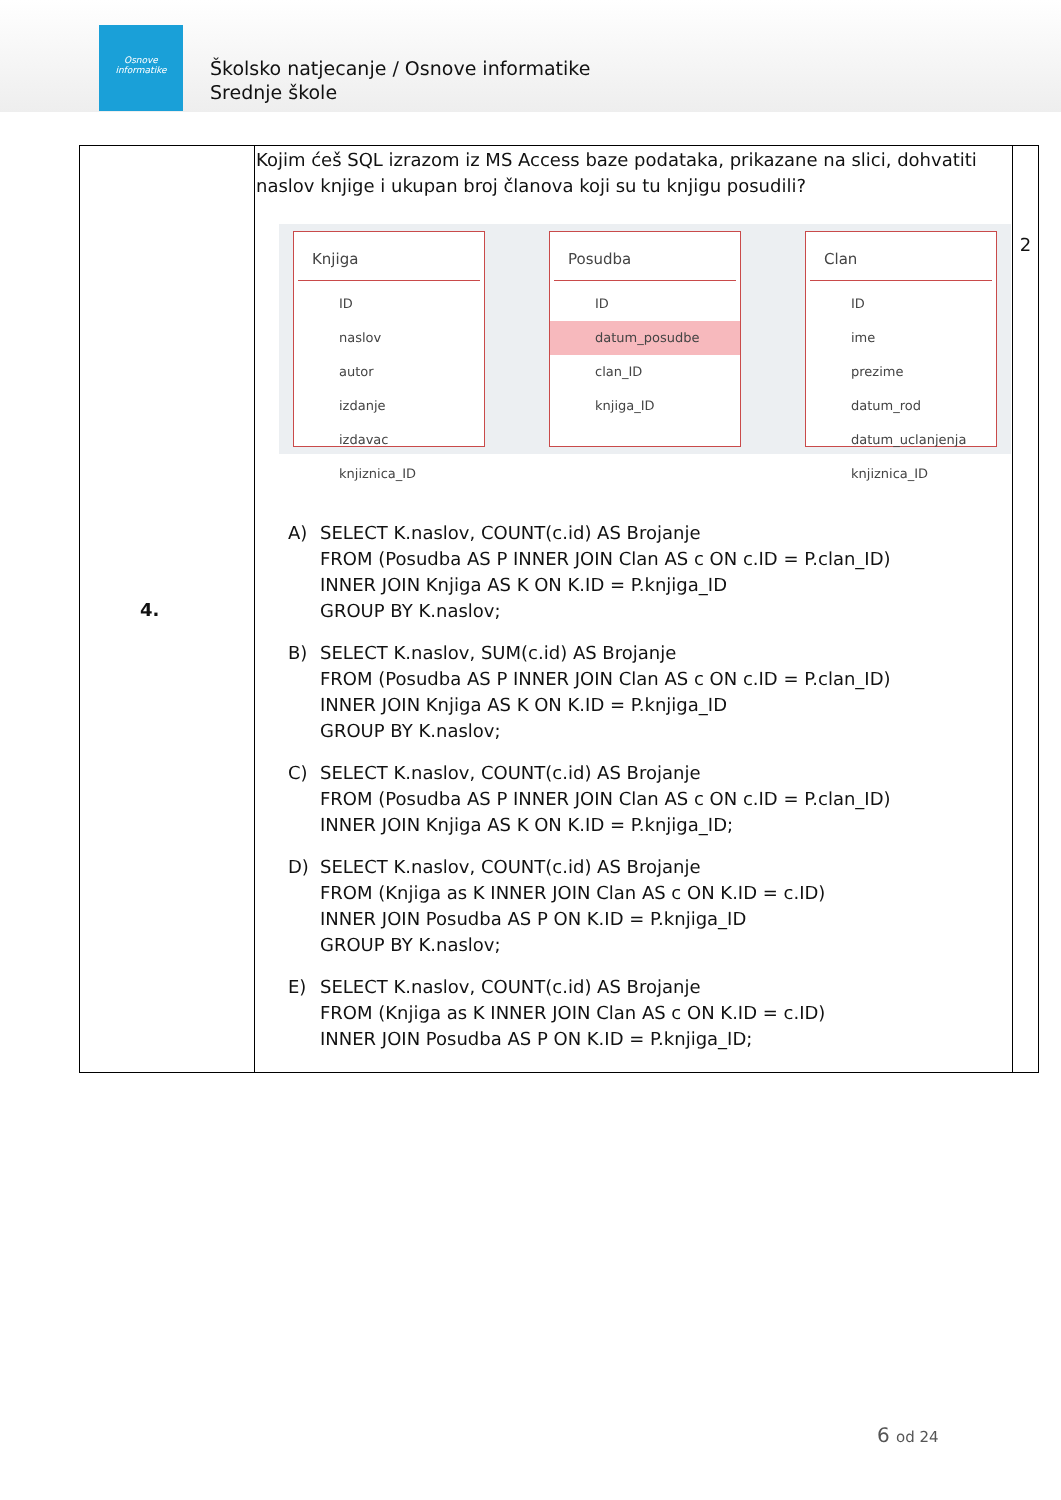Osnove
informatike
Školsko natjecanje / Osnove informatike
Srednje škole
| 4. | Kojim ćeš SQL izrazom iz MS Access baze podataka, prikazane na slici, dohvatiti naslov knjige i ukupan broj članova koji su tu knjigu posudili? Knjiga ID naslov autor izdanje izdavac knjiznica_ID Posudba ID datum_posudbe clan_ID knjiga_ID Clan ID ime prezime datum_rod datum_uclanjenja knjiznica_ID A) SELECT K.naslov, COUNT(c.id) AS Brojanje FROM (Posudba AS P INNER JOIN Clan AS c ON c.ID = P.clan_ID) INNER JOIN Knjiga AS K ON K.ID = P.knjiga_ID GROUP BY K.naslov; B) SELECT K.naslov, SUM(c.id) AS Brojanje FROM (Posudba AS P INNER JOIN Clan AS c ON c.ID = P.clan_ID) INNER JOIN Knjiga AS K ON K.ID = P.knjiga_ID GROUP BY K.naslov; C) SELECT K.naslov, COUNT(c.id) AS Brojanje FROM (Posudba AS P INNER JOIN Clan AS c ON c.ID = P.clan_ID) INNER JOIN Knjiga AS K ON K.ID = P.knjiga_ID; D) SELECT K.naslov, COUNT(c.id) AS Brojanje FROM (Knjiga as K INNER JOIN Clan AS c ON K.ID = c.ID) INNER JOIN Posudba AS P ON K.ID = P.knjiga_ID GROUP BY K.naslov; E) SELECT K.naslov, COUNT(c.id) AS Brojanje FROM (Knjiga as K INNER JOIN Clan AS c ON K.ID = c.ID) INNER JOIN Posudba AS P ON K.ID = P.knjiga_ID; | 2 |
6 od 24